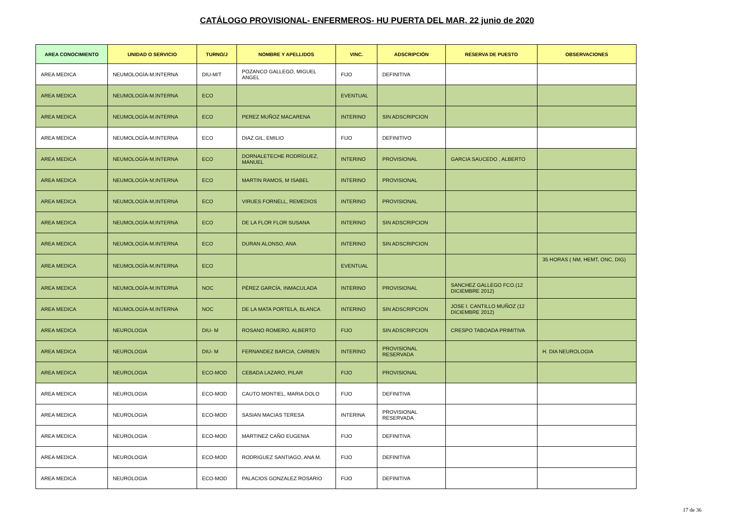CATÁLOGO PROVISIONAL- ENFERMEROS- HU PUERTA DEL MAR, 22 junio de 2020
| AREA CONOCIMIENTO | UNIDAD O SERVICIO | TURNO/J | NOMBRE Y APELLIDOS | VINC. | ADSCRIPCIÓN | RESERVA DE PUESTO | OBSERVACIONES |
| --- | --- | --- | --- | --- | --- | --- | --- |
| AREA MEDICA | NEUMOLOGÍA-M.INTERNA | DIU-M/T | POZANCO GALLEGO, MIGUEL ANGEL | FIJO | DEFINITIVA | | |
| AREA MEDICA | NEUMOLOGÍA-M.INTERNA | ECO | | EVENTUAL | | | |
| AREA MEDICA | NEUMOLOGÍA-M.INTERNA | ECO | PEREZ MUÑOZ MACARENA | INTERINO | SIN ADSCRIPCION | | |
| AREA MEDICA | NEUMOLOGÍA-M.INTERNA | ECO | DIAZ GIL, EMILIO | FIJO | DEFINITIVO | | |
| AREA MEDICA | NEUMOLOGÍA-M.INTERNA | ECO | DORNALETECHE RODRÍGUEZ, MANUEL | INTERINO | PROVISIONAL | GARCIA SAUCEDO , ALBERTO | |
| AREA MEDICA | NEUMOLOGÍA-M.INTERNA | ECO | MARTIN RAMOS, M ISABEL | INTERINO | PROVISIONAL | | |
| AREA MEDICA | NEUMOLOGÍA-M.INTERNA | ECO | VIRUES FORNELL, REMEDIOS | INTERINO | PROVISIONAL | | |
| AREA MEDICA | NEUMOLOGÍA-M.INTERNA | ECO | DE LA FLOR FLOR SUSANA | INTERINO | SIN ADSCRIPCION | | |
| AREA MEDICA | NEUMOLOGÍA-M.INTERNA | ECO | DURAN ALONSO, ANA | INTERINO | SIN ADSCRIPCION | | |
| AREA MEDICA | NEUMOLOGÍA-M.INTERNA | ECO | | EVENTUAL | | | 35 HORAS ( NM, HEMT, ONC, DIG) |
| AREA MEDICA | NEUMOLOGÍA-M.INTERNA | NOC | PÉREZ GARCÍA, INMACULADA | INTERINO | PROVISIONAL | SANCHEZ GALLEGO FCO.(12 DICIEMBRE 2012) | |
| AREA MEDICA | NEUMOLOGÍA-M.INTERNA | NOC | DE LA MATA PORTELA, BLANCA | INTERINO | SIN ADSCRIPCION | JOSE I. CANTILLO MUÑOZ (12 DICIEMBRE 2012) | |
| AREA MEDICA | NEUROLOGIA | DIU- M | ROSANO ROMERO, ALBERTO | FIJO | SIN ADSCRIPCION | CRESPO TABOADA PRIMITIVA | |
| AREA MEDICA | NEUROLOGIA | DIU- M | FERNANDEZ BARCIA, CARMEN | INTERINO | PROVISIONAL RESERVADA | | H. DIA NEUROLOGIA |
| AREA MEDICA | NEUROLOGIA | ECO-MOD | CEBADA LAZARO, PILAR | FIJO | PROVISIONAL | | |
| AREA MEDICA | NEUROLOGIA | ECO-MOD | CAUTO MONTIEL, MARIA DOLO | FIJO | DEFINITIVA | | |
| AREA MEDICA | NEUROLOGIA | ECO-MOD | SASIAN MACIAS TERESA | INTERINA | PROVISIONAL RESERVADA | | |
| AREA MEDICA | NEUROLOGIA | ECO-MOD | MARTINEZ CAÑO EUGENIA | FIJO | DEFINITIVA | | |
| AREA MEDICA | NEUROLOGIA | ECO-MOD | RODRIGUEZ SANTIAGO, ANA M. | FIJO | DEFINITIVA | | |
| AREA MEDICA | NEUROLOGIA | ECO-MOD | PALACIOS GONZALEZ ROSARIO | FIJO | DEFINITIVA | | |
17 de 36